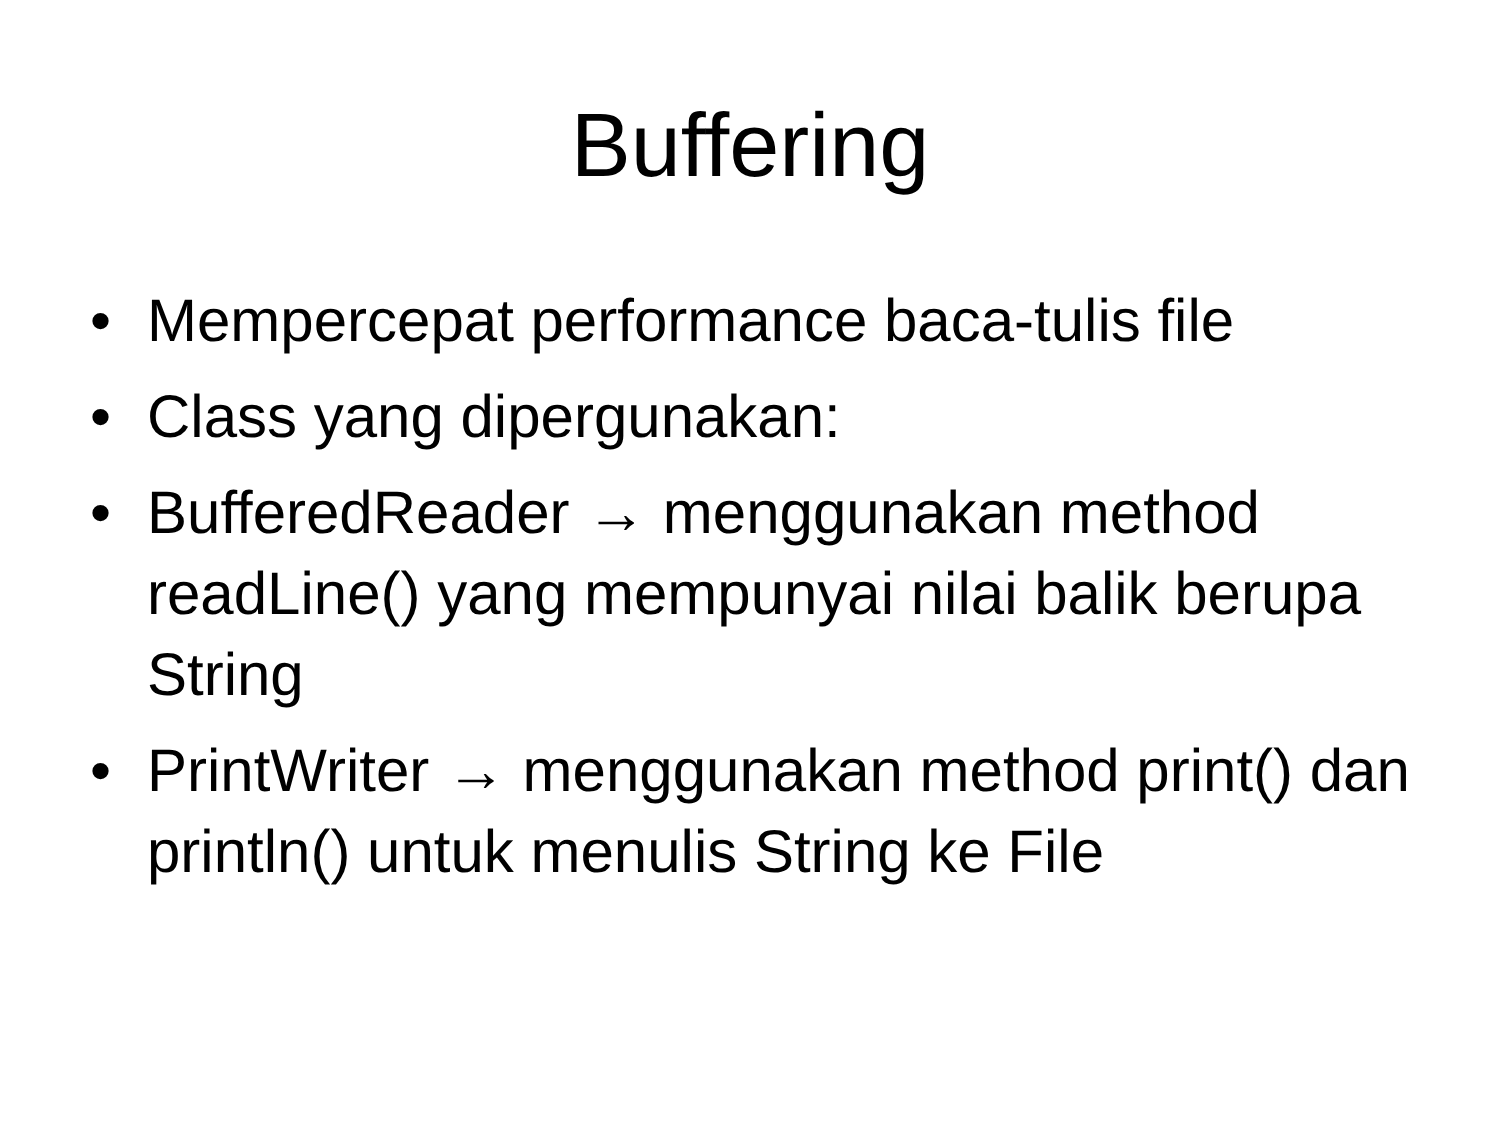Buffering
• Mempercepat performance baca-tulis file
• Class yang dipergunakan:
• BufferedReader → menggunakan method readLine() yang mempunyai nilai balik berupa String
• PrintWriter → menggunakan method print() dan println() untuk menulis String ke File